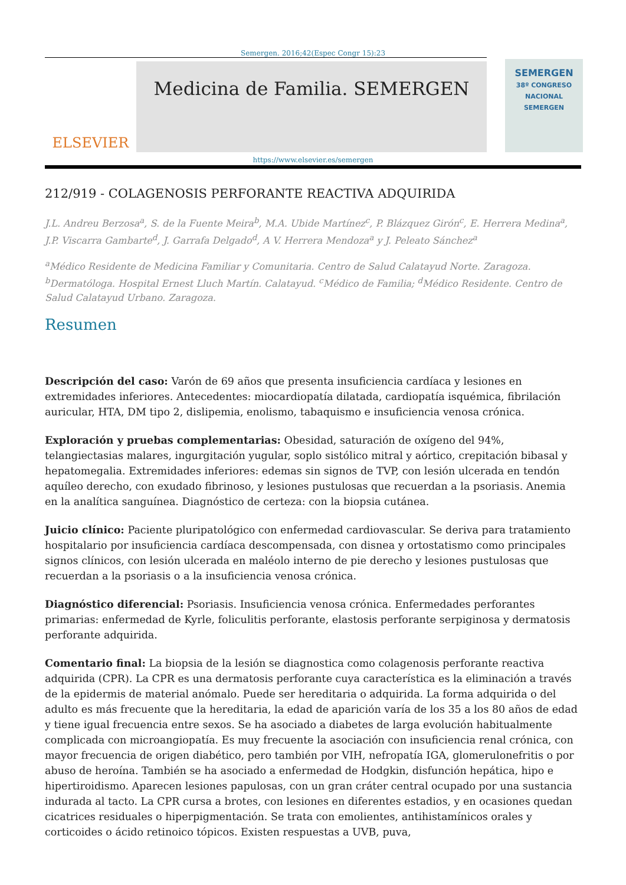Semergen. 2016;42(Espec Congr 15):23
ELSEVIER
Medicina de Familia. SEMERGEN
SEMERGEN
38º CONGRESO NACIONAL SEMERGEN
https://www.elsevier.es/semergen
212/919 - COLAGENOSIS PERFORANTE REACTIVA ADQUIRIDA
J.L. Andreu Berzosa<sup>a</sup>, S. de la Fuente Meira<sup>b</sup>, M.A. Ubide Martínez<sup>c</sup>, P. Blázquez Girón<sup>c</sup>, E. Herrera Medina<sup>a</sup>, J.P. Viscarra Gambarte<sup>d</sup>, J. Garrafa Delgado<sup>d</sup>, A V. Herrera Mendoza<sup>a</sup> y J. Peleato Sánchez<sup>a</sup>
<sup>a</sup> Médico Residente de Medicina Familiar y Comunitaria. Centro de Salud Calatayud Norte. Zaragoza. <sup>b</sup>Dermatóloga. Hospital Ernest Lluch Martín. Calatayud. <sup>c</sup>Médico de Familia; <sup>d</sup>Médico Residente. Centro de Salud Calatayud Urbano. Zaragoza.
Resumen
Descripción del caso: Varón de 69 años que presenta insuficiencia cardíaca y lesiones en extremidades inferiores. Antecedentes: miocardiopatía dilatada, cardiopatía isquémica, fibrilación auricular, HTA, DM tipo 2, dislipemia, enolismo, tabaquismo e insuficiencia venosa crónica.
Exploración y pruebas complementarias: Obesidad, saturación de oxígeno del 94%, telangiectasias malares, ingurgitación yugular, soplo sistólico mitral y aórtico, crepitación bibasal y hepatomegalia. Extremidades inferiores: edemas sin signos de TVP, con lesión ulcerada en tendón aquíleo derecho, con exudado fibrinoso, y lesiones pustulosas que recuerdan a la psoriasis. Anemia en la analítica sanguínea. Diagnóstico de certeza: con la biopsia cutánea.
Juicio clínico: Paciente pluripatológico con enfermedad cardiovascular. Se deriva para tratamiento hospitalario por insuficiencia cardíaca descompensada, con disnea y ortostatismo como principales signos clínicos, con lesión ulcerada en maléolo interno de pie derecho y lesiones pustulosas que recuerdan a la psoriasis o a la insuficiencia venosa crónica.
Diagnóstico diferencial: Psoriasis. Insuficiencia venosa crónica. Enfermedades perforantes primarias: enfermedad de Kyrle, foliculitis perforante, elastosis perforante serpiginosa y dermatosis perforante adquirida.
Comentario final: La biopsia de la lesión se diagnostica como colagenosis perforante reactiva adquirida (CPR). La CPR es una dermatosis perforante cuya característica es la eliminación a través de la epidermis de material anómalo. Puede ser hereditaria o adquirida. La forma adquirida o del adulto es más frecuente que la hereditaria, la edad de aparición varía de los 35 a los 80 años de edad y tiene igual frecuencia entre sexos. Se ha asociado a diabetes de larga evolución habitualmente complicada con microangiopatía. Es muy frecuente la asociación con insuficiencia renal crónica, con mayor frecuencia de origen diabético, pero también por VIH, nefropatía IGA, glomerulonefritis o por abuso de heroína. También se ha asociado a enfermedad de Hodgkin, disfunción hepática, hipo e hipertiroidismo. Aparecen lesiones papulosas, con un gran cráter central ocupado por una sustancia indurada al tacto. La CPR cursa a brotes, con lesiones en diferentes estadios, y en ocasiones quedan cicatrices residuales o hiperpigmentación. Se trata con emolientes, antihistamínicos orales y corticoides o ácido retinoico tópicos. Existen respuestas a UVB, puva,